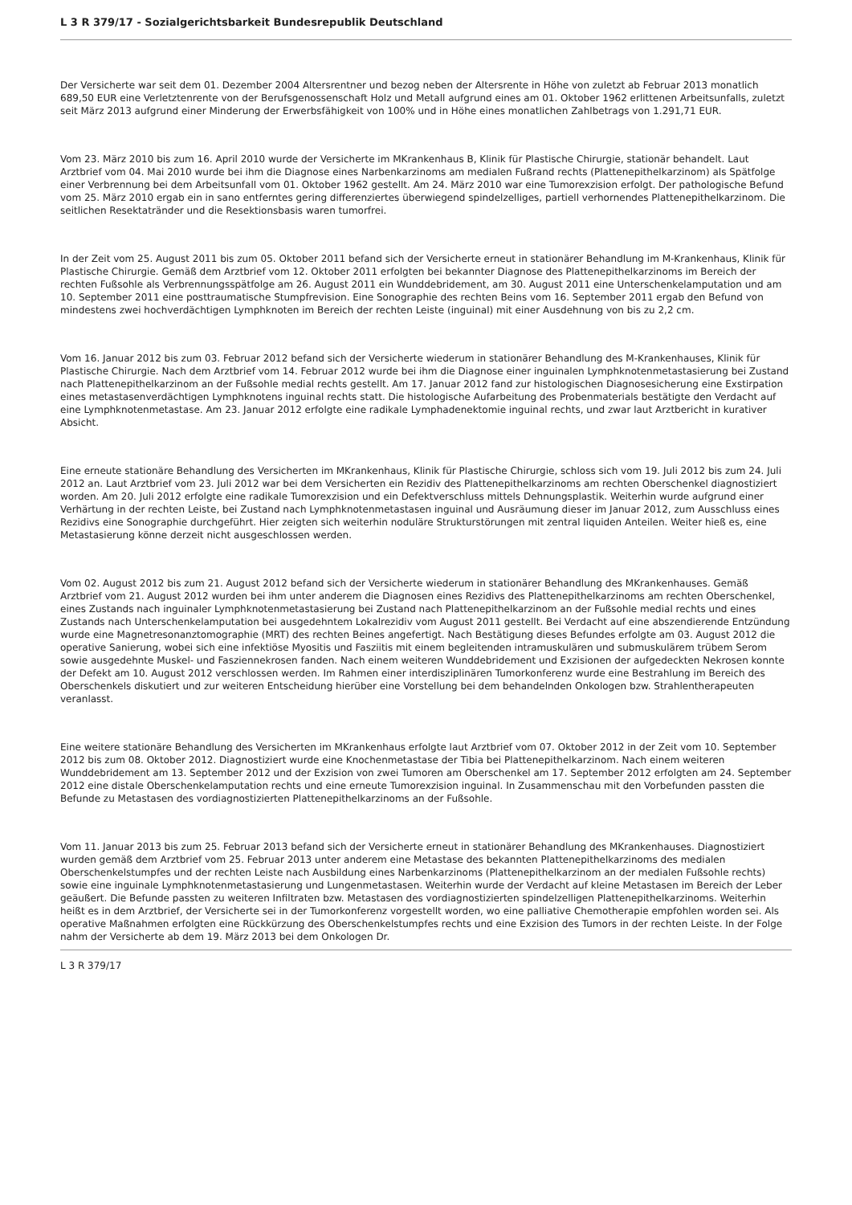L 3 R 379/17 - Sozialgerichtsbarkeit Bundesrepublik Deutschland
Der Versicherte war seit dem 01. Dezember 2004 Altersrentner und bezog neben der Altersrente in Höhe von zuletzt ab Februar 2013 monatlich 689,50 EUR eine Verletztenrente von der Berufsgenossenschaft Holz und Metall aufgrund eines am 01. Oktober 1962 erlittenen Arbeitsunfalls, zuletzt seit März 2013 aufgrund einer Minderung der Erwerbsfähigkeit von 100% und in Höhe eines monatlichen Zahlbetrags von 1.291,71 EUR.
Vom 23. März 2010 bis zum 16. April 2010 wurde der Versicherte im MKrankenhaus B, Klinik für Plastische Chirurgie, stationär behandelt. Laut Arztbrief vom 04. Mai 2010 wurde bei ihm die Diagnose eines Narbenkarzinoms am medialen Fußrand rechts (Plattenepithelkarzinom) als Spätfolge einer Verbrennung bei dem Arbeitsunfall vom 01. Oktober 1962 gestellt. Am 24. März 2010 war eine Tumorexzision erfolgt. Der pathologische Befund vom 25. März 2010 ergab ein in sano entferntes gering differenziertes überwiegend spindelzelliges, partiell verhornendes Plattenepithelkarzinom. Die seitlichen Resektatränder und die Resektionsbasis waren tumorfrei.
In der Zeit vom 25. August 2011 bis zum 05. Oktober 2011 befand sich der Versicherte erneut in stationärer Behandlung im M-Krankenhaus, Klinik für Plastische Chirurgie. Gemäß dem Arztbrief vom 12. Oktober 2011 erfolgten bei bekannter Diagnose des Plattenepithelkarzinoms im Bereich der rechten Fußsohle als Verbrennungsspätfolge am 26. August 2011 ein Wunddebridement, am 30. August 2011 eine Unterschenkelamputation und am 10. September 2011 eine posttraumatische Stumpfrevision. Eine Sonographie des rechten Beins vom 16. September 2011 ergab den Befund von mindestens zwei hochverdächtigen Lymphknoten im Bereich der rechten Leiste (inguinal) mit einer Ausdehnung von bis zu 2,2 cm.
Vom 16. Januar 2012 bis zum 03. Februar 2012 befand sich der Versicherte wiederum in stationärer Behandlung des M-Krankenhauses, Klinik für Plastische Chirurgie. Nach dem Arztbrief vom 14. Februar 2012 wurde bei ihm die Diagnose einer inguinalen Lymphknotenmetastasierung bei Zustand nach Plattenepithelkarzinom an der Fußsohle medial rechts gestellt. Am 17. Januar 2012 fand zur histologischen Diagnosesicherung eine Exstirpation eines metastasenverdächtigen Lymphknotens inguinal rechts statt. Die histologische Aufarbeitung des Probenmaterials bestätigte den Verdacht auf eine Lymphknotenmetastase. Am 23. Januar 2012 erfolgte eine radikale Lymphadenektomie inguinal rechts, und zwar laut Arztbericht in kurativer Absicht.
Eine erneute stationäre Behandlung des Versicherten im MKrankenhaus, Klinik für Plastische Chirurgie, schloss sich vom 19. Juli 2012 bis zum 24. Juli 2012 an. Laut Arztbrief vom 23. Juli 2012 war bei dem Versicherten ein Rezidiv des Plattenepithelkarzinoms am rechten Oberschenkel diagnostiziert worden. Am 20. Juli 2012 erfolgte eine radikale Tumorexzision und ein Defektverschluss mittels Dehnungsplastik. Weiterhin wurde aufgrund einer Verhärtung in der rechten Leiste, bei Zustand nach Lymphknotenmetastasen inguinal und Ausräumung dieser im Januar 2012, zum Ausschluss eines Rezidivs eine Sonographie durchgeführt. Hier zeigten sich weiterhin noduläre Strukturstörungen mit zentral liquiden Anteilen. Weiter hieß es, eine Metastasierung könne derzeit nicht ausgeschlossen werden.
Vom 02. August 2012 bis zum 21. August 2012 befand sich der Versicherte wiederum in stationärer Behandlung des MKrankenhauses. Gemäß Arztbrief vom 21. August 2012 wurden bei ihm unter anderem die Diagnosen eines Rezidivs des Plattenepithelkarzinoms am rechten Oberschenkel, eines Zustands nach inguinaler Lymphknotenmetastasierung bei Zustand nach Plattenepithelkarzinom an der Fußsohle medial rechts und eines Zustands nach Unterschenkelamputation bei ausgedehntem Lokalrezidiv vom August 2011 gestellt. Bei Verdacht auf eine abszendierende Entzündung wurde eine Magnetresonanztomographie (MRT) des rechten Beines angefertigt. Nach Bestätigung dieses Befundes erfolgte am 03. August 2012 die operative Sanierung, wobei sich eine infektiöse Myositis und Fasziitis mit einem begleitenden intramuskulären und submuskulärem trübem Serom sowie ausgedehnte Muskel- und Fasziennekrosen fanden. Nach einem weiteren Wunddebridement und Exzisionen der aufgedeckten Nekrosen konnte der Defekt am 10. August 2012 verschlossen werden. Im Rahmen einer interdisziplinären Tumorkonferenz wurde eine Bestrahlung im Bereich des Oberschenkels diskutiert und zur weiteren Entscheidung hierüber eine Vorstellung bei dem behandelnden Onkologen bzw. Strahlentherapeuten veranlasst.
Eine weitere stationäre Behandlung des Versicherten im MKrankenhaus erfolgte laut Arztbrief vom 07. Oktober 2012 in der Zeit vom 10. September 2012 bis zum 08. Oktober 2012. Diagnostiziert wurde eine Knochenmetastase der Tibia bei Plattenepithelkarzinom. Nach einem weiteren Wunddebridement am 13. September 2012 und der Exzision von zwei Tumoren am Oberschenkel am 17. September 2012 erfolgten am 24. September 2012 eine distale Oberschenkelamputation rechts und eine erneute Tumorexzision inguinal. In Zusammenschau mit den Vorbefunden passten die Befunde zu Metastasen des vordiagnostizierten Plattenepithelkarzinoms an der Fußsohle.
Vom 11. Januar 2013 bis zum 25. Februar 2013 befand sich der Versicherte erneut in stationärer Behandlung des MKrankenhauses. Diagnostiziert wurden gemäß dem Arztbrief vom 25. Februar 2013 unter anderem eine Metastase des bekannten Plattenepithelkarzinoms des medialen Oberschenkelstumpfes und der rechten Leiste nach Ausbildung eines Narbenkarzinoms (Plattenepithelkarzinom an der medialen Fußsohle rechts) sowie eine inguinale Lymphknotenmetastasierung und Lungenmetastasen. Weiterhin wurde der Verdacht auf kleine Metastasen im Bereich der Leber geäußert. Die Befunde passten zu weiteren Infiltraten bzw. Metastasen des vordiagnostizierten spindelzelligen Plattenepithelkarzinoms. Weiterhin heißt es in dem Arztbrief, der Versicherte sei in der Tumorkonferenz vorgestellt worden, wo eine palliative Chemotherapie empfohlen worden sei. Als operative Maßnahmen erfolgten eine Rückkürzung des Oberschenkelstumpfes rechts und eine Exzision des Tumors in der rechten Leiste. In der Folge nahm der Versicherte ab dem 19. März 2013 bei dem Onkologen Dr.
L 3 R 379/17